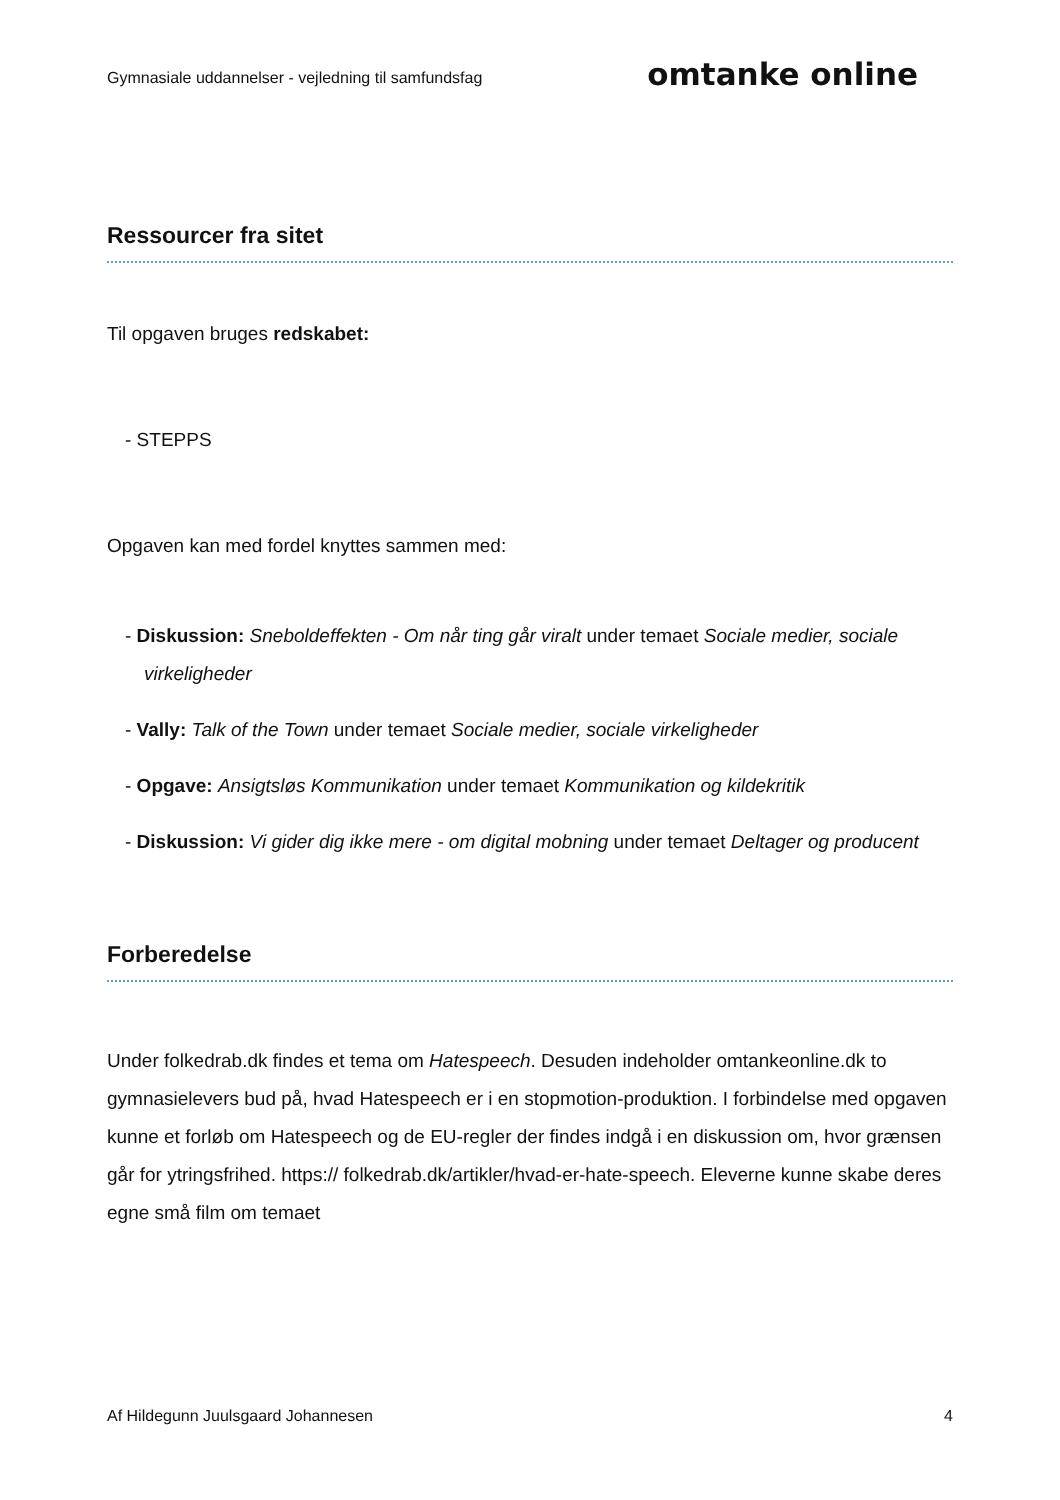Gymnasiale uddannelser - vejledning til samfundsfag omtanke online
Ressourcer fra sitet
Til opgaven bruges redskabet:
- STEPPS
Opgaven kan med fordel knyttes sammen med:
- Diskussion: Sneboldeffekten - Om når ting går viralt under temaet Sociale medier, sociale virkeligheder
- Vally: Talk of the Town under temaet Sociale medier, sociale virkeligheder
- Opgave: Ansigtsløs Kommunikation under temaet Kommunikation og kildekritik
- Diskussion: Vi gider dig ikke mere - om digital mobning under temaet Deltager og producent
Forberedelse
Under folkedrab.dk findes et tema om Hatespeech. Desuden indeholder omtankeonline.dk to gymnasielevers bud på, hvad Hatespeech er i en stopmotion-produktion. I forbindelse med opgaven kunne et forløb om Hatespeech og de EU-regler der findes indgå i en diskussion om, hvor grænsen går for ytringsfrihed. https:// folkedrab.dk/artikler/hvad-er-hate-speech. Eleverne kunne skabe deres egne små film om temaet
Af Hildegunn Juulsgaard Johannesen 4